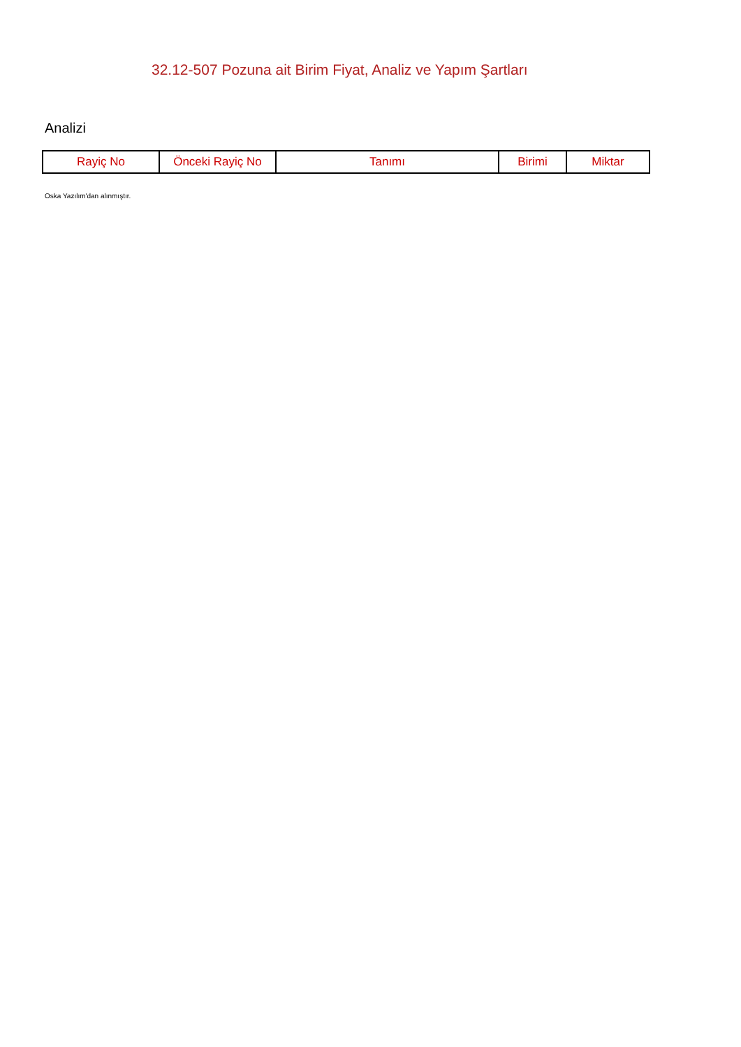32.12-507 Pozuna ait Birim Fiyat, Analiz ve Yapım Şartları
Analizi
| Rayiç No | Önceki Rayiç No | Tanımı | Birimi | Miktar |
| --- | --- | --- | --- | --- |
Oska Yazılım'dan alınmıştır.